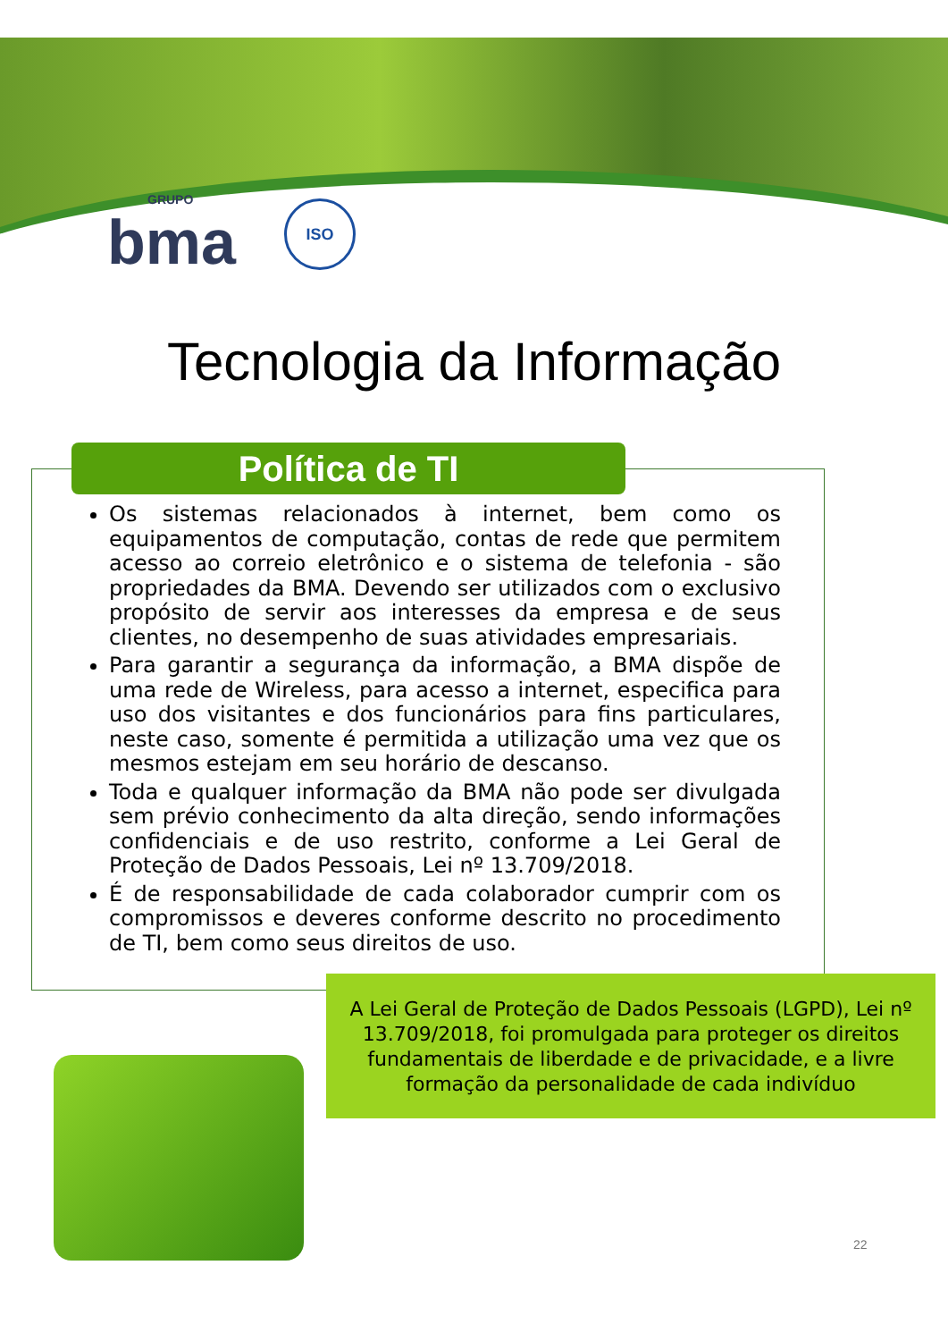GRUPO
bma
ISO
Tecnologia da Informação
Política de TI
Os sistemas relacionados à internet, bem como os equipamentos de computação, contas de rede que permitem acesso ao correio eletrônico e o sistema de telefonia - são propriedades da BMA. Devendo ser utilizados com o exclusivo propósito de servir aos interesses da empresa e de seus clientes, no desempenho de suas atividades empresariais.
Para garantir a segurança da informação, a BMA dispõe de uma rede de Wireless, para acesso a internet, especifica para uso dos visitantes e dos funcionários para fins particulares, neste caso, somente é permitida a utilização uma vez que os mesmos estejam em seu horário de descanso.
Toda e qualquer informação da BMA não pode ser divulgada sem prévio conhecimento da alta direção, sendo informações confidenciais e de uso restrito, conforme a Lei Geral de Proteção de Dados Pessoais, Lei nº 13.709/2018.
É de responsabilidade de cada colaborador cumprir com os compromissos e deveres conforme descrito no procedimento de TI, bem como seus direitos de uso.
A Lei Geral de Proteção de Dados Pessoais (LGPD), Lei nº 13.709/2018, foi promulgada para proteger os direitos fundamentais de liberdade e de privacidade, e a livre formação da personalidade de cada indivíduo
22